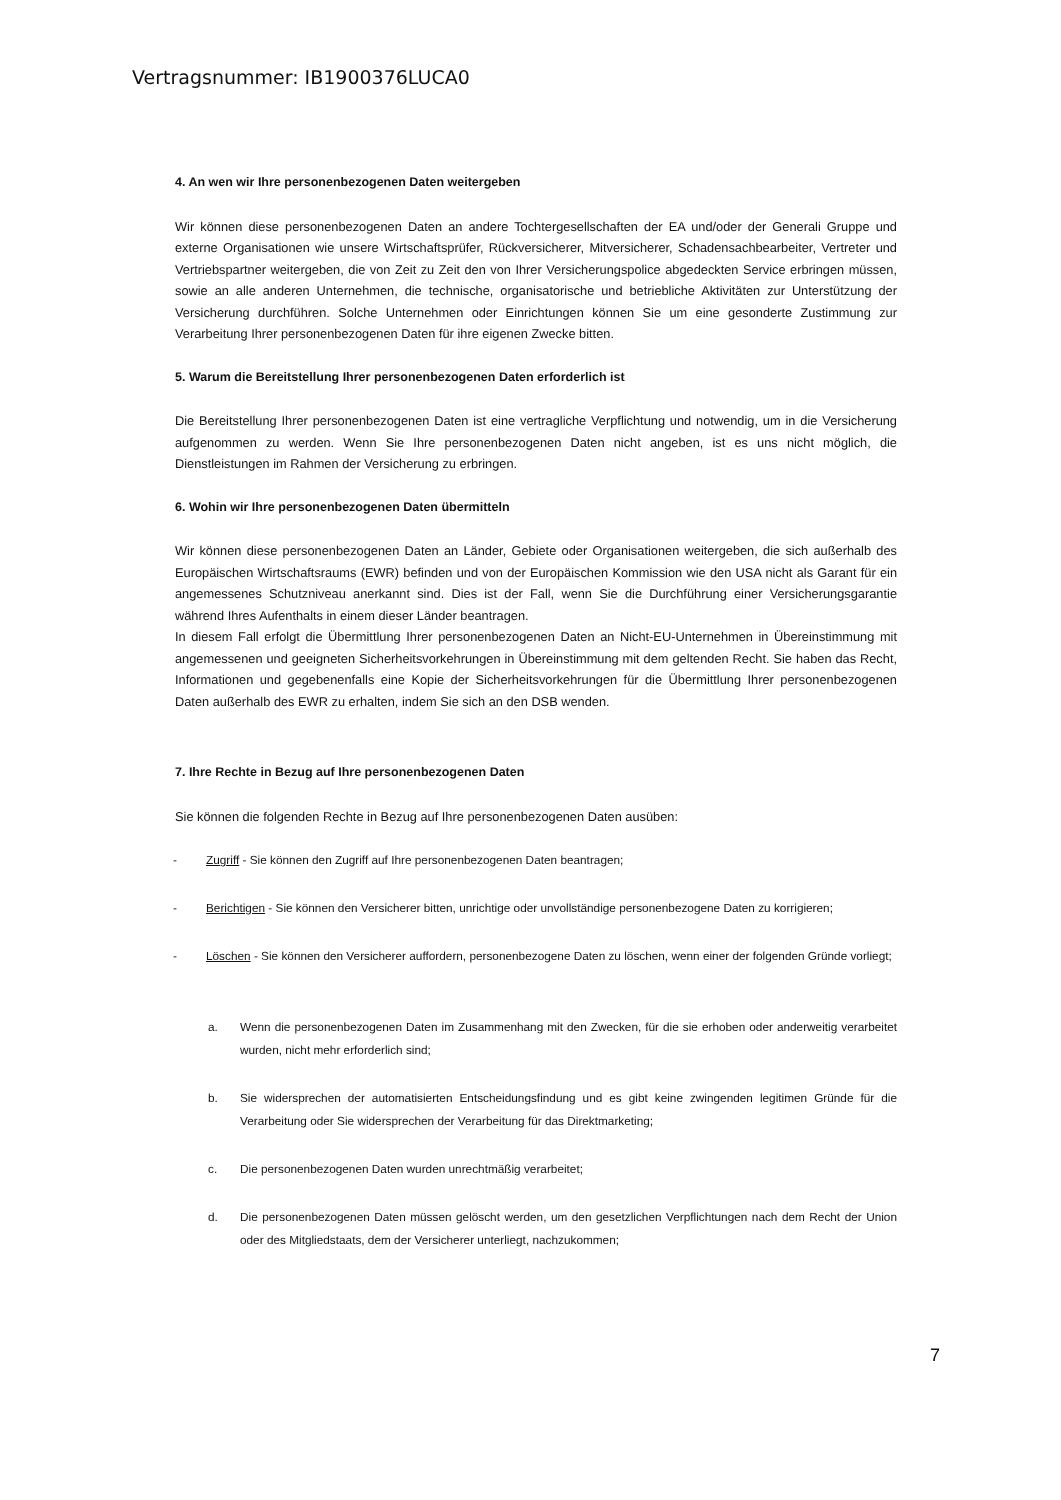Vertragsnummer: IB1900376LUCA0
4. An wen wir Ihre personenbezogenen Daten weitergeben
Wir können diese personenbezogenen Daten an andere Tochtergesellschaften der EA und/oder der Generali Gruppe und externe Organisationen wie unsere Wirtschaftsprüfer, Rückversicherer, Mitversicherer, Schadensachbearbeiter, Vertreter und Vertriebspartner weitergeben, die von Zeit zu Zeit den von Ihrer Versicherungspolice abgedeckten Service erbringen müssen, sowie an alle anderen Unternehmen, die technische, organisatorische und betriebliche Aktivitäten zur Unterstützung der Versicherung durchführen. Solche Unternehmen oder Einrichtungen können Sie um eine gesonderte Zustimmung zur Verarbeitung Ihrer personenbezogenen Daten für ihre eigenen Zwecke bitten.
5. Warum die Bereitstellung Ihrer personenbezogenen Daten erforderlich ist
Die Bereitstellung Ihrer personenbezogenen Daten ist eine vertragliche Verpflichtung und notwendig, um in die Versicherung aufgenommen zu werden. Wenn Sie Ihre personenbezogenen Daten nicht angeben, ist es uns nicht möglich, die Dienstleistungen im Rahmen der Versicherung zu erbringen.
6. Wohin wir Ihre personenbezogenen Daten übermitteln
Wir können diese personenbezogenen Daten an Länder, Gebiete oder Organisationen weitergeben, die sich außerhalb des Europäischen Wirtschaftsraums (EWR) befinden und von der Europäischen Kommission wie den USA nicht als Garant für ein angemessenes Schutzniveau anerkannt sind. Dies ist der Fall, wenn Sie die Durchführung einer Versicherungsgarantie während Ihres Aufenthalts in einem dieser Länder beantragen.
In diesem Fall erfolgt die Übermittlung Ihrer personenbezogenen Daten an Nicht-EU-Unternehmen in Übereinstimmung mit angemessenen und geeigneten Sicherheitsvorkehrungen in Übereinstimmung mit dem geltenden Recht. Sie haben das Recht, Informationen und gegebenenfalls eine Kopie der Sicherheitsvorkehrungen für die Übermittlung Ihrer personenbezogenen Daten außerhalb des EWR zu erhalten, indem Sie sich an den DSB wenden.
7. Ihre Rechte in Bezug auf Ihre personenbezogenen Daten
Sie können die folgenden Rechte in Bezug auf Ihre personenbezogenen Daten ausüben:
- Zugriff - Sie können den Zugriff auf Ihre personenbezogenen Daten beantragen;
- Berichtigen - Sie können den Versicherer bitten, unrichtige oder unvollständige personenbezogene Daten zu korrigieren;
- Löschen - Sie können den Versicherer auffordern, personenbezogene Daten zu löschen, wenn einer der folgenden Gründe vorliegt;
a. Wenn die personenbezogenen Daten im Zusammenhang mit den Zwecken, für die sie erhoben oder anderweitig verarbeitet wurden, nicht mehr erforderlich sind;
b. Sie widersprechen der automatisierten Entscheidungsfindung und es gibt keine zwingenden legitimen Gründe für die Verarbeitung oder Sie widersprechen der Verarbeitung für das Direktmarketing;
c. Die personenbezogenen Daten wurden unrechtmäßig verarbeitet;
d. Die personenbezogenen Daten müssen gelöscht werden, um den gesetzlichen Verpflichtungen nach dem Recht der Union oder des Mitgliedstaats, dem der Versicherer unterliegt, nachzukommen;
7